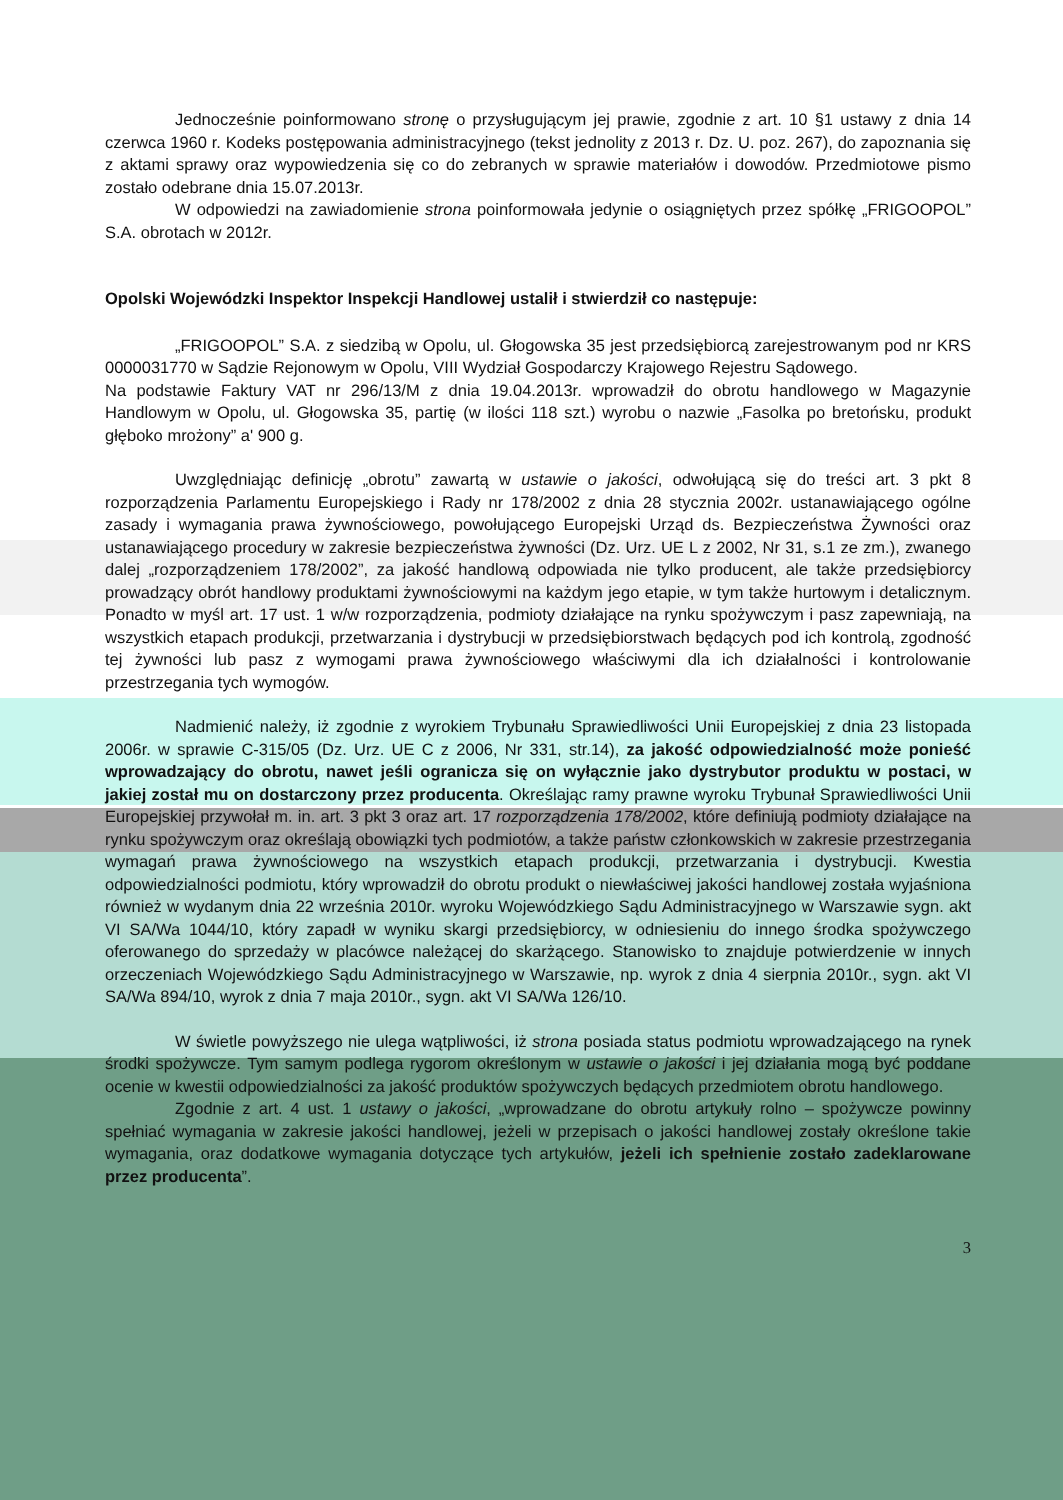Jednocześnie poinformowano stronę o przysługującym jej prawie, zgodnie z art. 10 §1 ustawy z dnia 14 czerwca 1960 r. Kodeks postępowania administracyjnego (tekst jednolity z 2013 r. Dz. U. poz. 267), do zapoznania się z aktami sprawy oraz wypowiedzenia się co do zebranych w sprawie materiałów i dowodów. Przedmiotowe pismo zostało odebrane dnia 15.07.2013r.
W odpowiedzi na zawiadomienie strona poinformowała jedynie o osiągniętych przez spółkę „FRIGOOPOL” S.A. obrotach w 2012r.
Opolski Wojewódzki Inspektor Inspekcji Handlowej ustalił i stwierdził co następuje:
„FRIGOOPOL” S.A. z siedzibą w Opolu, ul. Głogowska 35 jest przedsiębiorcą zarejestrowanym pod nr KRS 0000031770 w Sądzie Rejonowym w Opolu, VIII Wydział Gospodarczy Krajowego Rejestru Sądowego.
Na podstawie Faktury VAT nr 296/13/M z dnia 19.04.2013r. wprowadził do obrotu handlowego w Magazynie Handlowym w Opolu, ul. Głogowska 35, partię (w ilości 118 szt.) wyrobu o nazwie „Fasolka po bretońsku, produkt głęboko mrożony” a' 900 g.
Uwzględniając definicję „obrotu” zawartą w ustawie o jakości, odwołującą się do treści art. 3 pkt 8 rozporządzenia Parlamentu Europejskiego i Rady nr 178/2002 z dnia 28 stycznia 2002r. ustanawiającego ogólne zasady i wymagania prawa żywnościowego, powołującego Europejski Urząd ds. Bezpieczeństwa Żywności oraz ustanawiającego procedury w zakresie bezpieczeństwa żywności (Dz. Urz. UE L z 2002, Nr 31, s.1 ze zm.), zwanego dalej „rozporządzeniem 178/2002”, za jakość handlową odpowiada nie tylko producent, ale także przedsiębiorcy prowadzący obrót handlowy produktami żywnościowymi na każdym jego etapie, w tym także hurtowym i detalicznym. Ponadto w myśl art. 17 ust. 1 w/w rozporządzenia, podmioty działające na rynku spożywczym i pasz zapewniają, na wszystkich etapach produkcji, przetwarzania i dystrybucji w przedsiębiorstwach będących pod ich kontrolą, zgodność tej żywności lub pasz z wymogami prawa żywnościowego właściwymi dla ich działalności i kontrolowanie przestrzegania tych wymogów.
Nadmienić należy, iż zgodnie z wyrokiem Trybunału Sprawiedliwości Unii Europejskiej z dnia 23 listopada 2006r. w sprawie C-315/05 (Dz. Urz. UE C z 2006, Nr 331, str.14), za jakość odpowiedzialność może ponieść wprowadzający do obrotu, nawet jeśli ogranicza się on wyłącznie jako dystrybutor produktu w postaci, w jakiej został mu on dostarczony przez producenta. Określając ramy prawne wyroku Trybunał Sprawiedliwości Unii Europejskiej przywołał m. in. art. 3 pkt 3 oraz art. 17 rozporządzenia 178/2002, które definiują podmioty działające na rynku spożywczym oraz określają obowiązki tych podmiotów, a także państw członkowskich w zakresie przestrzegania wymagań prawa żywnościowego na wszystkich etapach produkcji, przetwarzania i dystrybucji. Kwestia odpowiedzialności podmiotu, który wprowadził do obrotu produkt o niewłaściwej jakości handlowej została wyjaśniona również w wydanym dnia 22 września 2010r. wyroku Wojewódzkiego Sądu Administracyjnego w Warszawie sygn. akt VI SA/Wa 1044/10, który zapadł w wyniku skargi przedsiębiorcy, w odniesieniu do innego środka spożywczego oferowanego do sprzedaży w placówce należącej do skarżącego. Stanowisko to znajduje potwierdzenie w innych orzeczeniach Wojewódzkiego Sądu Administracyjnego w Warszawie, np. wyrok z dnia 4 sierpnia 2010r., sygn. akt VI SA/Wa 894/10, wyrok z dnia 7 maja 2010r., sygn. akt VI SA/Wa 126/10.
W świetle powyższego nie ulega wątpliwości, iż strona posiada status podmiotu wprowadzającego na rynek środki spożywcze. Tym samym podlega rygorom określonym w ustawie o jakości i jej działania mogą być poddane ocenie w kwestii odpowiedzialności za jakość produktów spożywczych będących przedmiotem obrotu handlowego.
Zgodnie z art. 4 ust. 1 ustawy o jakości, „wprowadzane do obrotu artykuły rolno – spożywcze powinny spełniać wymagania w zakresie jakości handlowej, jeżeli w przepisach o jakości handlowej zostały określone takie wymagania, oraz dodatkowe wymagania dotyczące tych artykułów, jeżeli ich spełnienie zostało zadeklarowane przez producenta”.
3